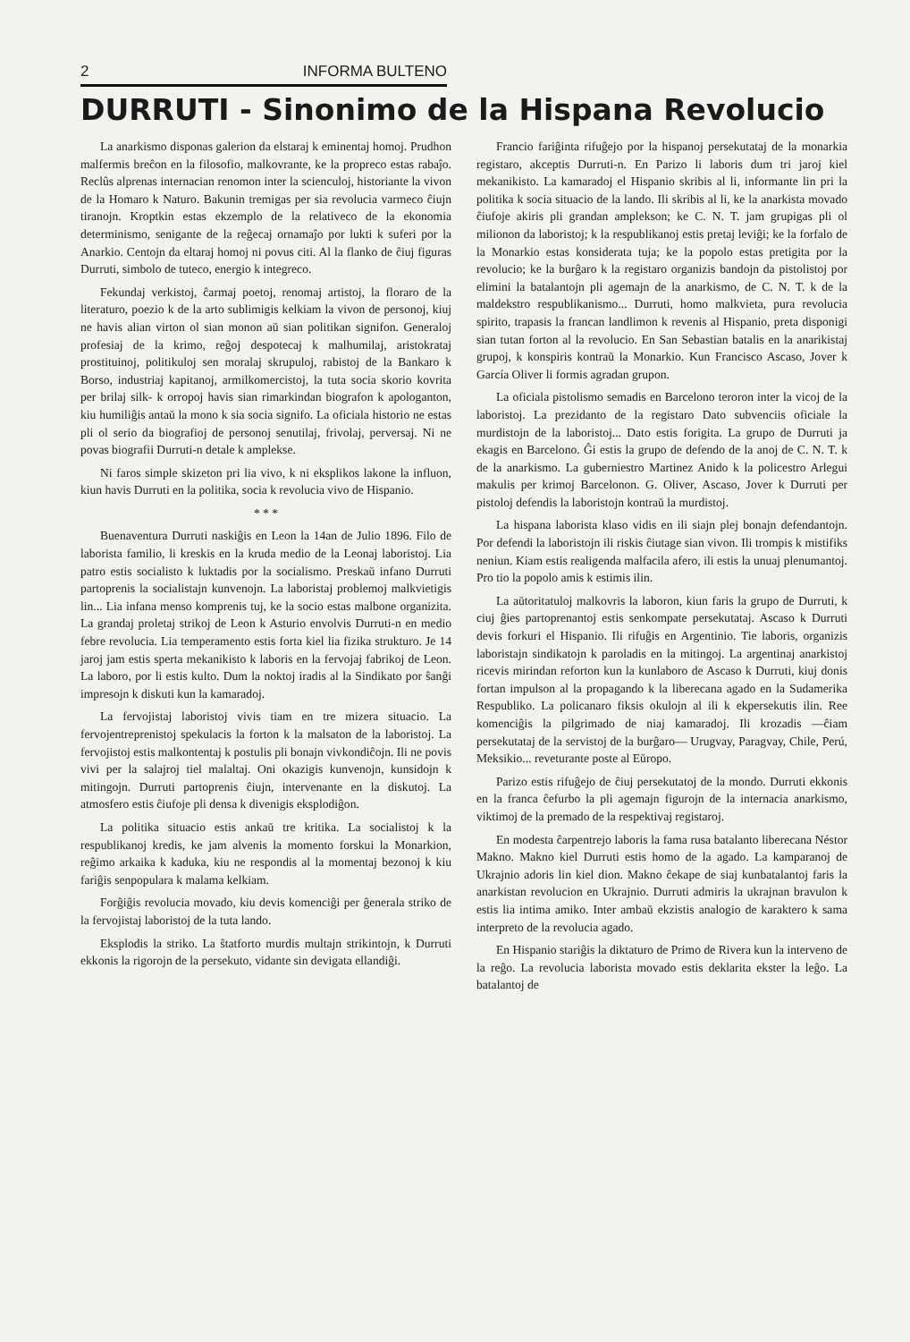2 INFORMA BULTENO
DURRUTI - Sinonimo de la Hispana Revolucio
La anarkismo disponas galerion da elstaraj k eminentaj homoj. Prudhon malfermis breĉon en la filosofio, malkovrante, ke la propreco estas rabaĵo. Reclûs alprenas internacian renomon inter la scienculoj, historiante la vivon de la Homaro k Naturo. Bakunin tremigas per sia revolucia varmeco ĉiujn tiranojn. Kroptkin estas ekzemplo de la relativeco de la ekonomia determinismo, senigante de la reĝecaj ornamaĵo por lukti k suferi por la Anarkio. Centojn da eltaraj homoj ni povus citi. Al la flanko de ĉiuj figuras Durruti, simbolo de tuteco, energio k integreco.
Fekundaj verkistoj, ĉarmaj poetoj, renomaj artistoj, la floraro de la literaturo, poezio k de la arto sublimigis kelkiam la vivon de personoj, kiuj ne havis alian virton ol sian monon aŭ sian politikan signifon. Generaloj profesiaj de la krimo, reĝoj despotecaj k malhumilaj, aristokrataj prostituinoj, politikuloj sen moralaj skrupuloj, rabistoj de la Bankaro k Borso, industriaj kapitanoj, armilkomercistoj, la tuta socia skorio kovrita per brilaj silk- k orropoj havis sian rimarkindan biografon k apologanton, kiu humiliĝis antaŭ la mono k sia socia signifo. La oficiala historio ne estas pli ol serio da biografioj de personoj senutilaj, frivolaj, perversaj. Ni ne povas biografii Durruti-n detale k amplekse.
Ni faros simple skizeton pri lia vivo, k ni eksplikos lakone la influon, kiun havis Durruti en la politika, socia k revolucia vivo de Hispanio.
* * *
Buenaventura Durruti naskiĝis en Leon la 14an de Julio 1896. Filo de laborista familio, li kreskis en la kruda medio de la Leonaj laboristoj. Lia patro estis socialisto k luktadis por la socialismo. Preskaŭ infano Durruti partoprenis la socialistajn kunvenojn. La laboristaj problemoj malkvietigis lin... Lia infana menso komprenis tuj, ke la socio estas malbone organizita. La grandaj proletaj strikoj de Leon k Asturio envolvis Durruti-n en medio febre revolucia. Lia temperamento estis forta kiel lia fizika strukturo. Je 14 jaroj jam estis sperta mekanikisto k laboris en la fervojaj fabrikoj de Leon. La laboro, por li estis kulto. Dum la noktoj iradis al la Sindikato por ŝanĝi impresojn k diskuti kun la kamaradoj.
La fervojistaj laboristoj vivis tiam en tre mizera situacio. La fervojentreprenistoj spekulacis la forton k la malsaton de la laboristoj. La fervojistoj estis malkontentaj k postulis pli bonajn vivkondiĉojn. Ili ne povis vivi per la salajroj tiel malaltaj. Oni okazigis kunvenojn, kunsidojn k mitingojn. Durruti partoprenis ĉiujn, intervenante en la diskutoj. La atmosfero estis ĉiufoje pli densa k divenigis eksplodiĝon.
La politika situacio estis ankaŭ tre kritika. La socialistoj k la respublikanoj kredis, ke jam alvenis la momento forskui la Monarkion, reĝimo arkaika k kaduka, kiu ne respondis al la momentaj bezonoj k kiu fariĝis senpopulara k malama kelkiam.
Forĝiĝis revolucia movado, kiu devis komenciĝi per ĝenerala striko de la fervojistaj laboristoj de la tuta lando.
Eksplodis la striko. La ŝtatforto murdis multajn strikintojn, k Durruti ekkonis la rigorojn de la persekuto, vidante sin devigata ellandiĝi.
Francio fariĝinta rifuĝejo por la hispanoj persekutataj de la monarkia registaro, akceptis Durruti-n. En Parizo li laboris dum tri jaroj kiel mekanikisto. La kamaradoj el Hispanio skribis al li, informante lin pri la politika k socia situacio de la lando. Ili skribis al li, ke la anarkista movado ĉiufoje akiris pli grandan amplekson; ke C. N. T. jam grupigas pli ol milionon da laboristoj; k la respublikanoj estis pretaj leviĝi; ke la forfalo de la Monarkio estas konsiderata tuja; ke la popolo estas pretigita por la revolucio; ke la burĝaro k la registaro organizis bandojn da pistolistoj por elimini la batalantojn pli agemajn de la anarkismo, de C. N. T. k de la maldekstro respublikanismo... Durruti, homo malkvieta, pura revolucia spirito, trapasis la francan landlimon k revenis al Hispanio, preta disponigi sian tutan forton al la revolucio. En San Sebastian batalis en la anarikistaj grupoj, k konspiris kontraŭ la Monarkio. Kun Francisco Ascaso, Jover k García Oliver li formis agradan grupon.
La oficiala pistolismo semadis en Barcelono teroron inter la vicoj de la laboristoj. La prezidanto de la registaro Dato subvenciis oficiale la murdistojn de la laboristoj... Dato estis forigita. La grupo de Durruti ja ekagis en Barcelono. Ĝi estis la grupo de defendo de la anoj de C. N. T. k de la anarkismo. La guberniestro Martinez Anido k la policestro Arlegui makulis per krimoj Barcelonon. G. Oliver, Ascaso, Jover k Durruti per pistoloj defendis la laboristojn kontraŭ la murdistoj.
La hispana laborista klaso vidis en ili siajn plej bonajn defendantojn. Por defendi la laboristojn ili riskis ĉiutage sian vivon. Ili trompis k mistifiks neniun. Kiam estis realigenda malfacila afero, ili estis la unuaj plenumantoj. Pro tio la popolo amis k estimis ilin.
La aŭtoritatuloj malkovris la laboron, kiun faris la grupo de Durruti, k ciuj ĝies partoprenantoj estis senkompate persekutataj. Ascaso k Durruti devis forkuri el Hispanio. Ili rifuĝis en Argentinio. Tie laboris, organizis laboristajn sindikatojn k paroladis en la mitingoj. La argentinaj anarkistoj ricevis mirindan reforton kun la kunlaboro de Ascaso k Durruti, kiuj donis fortan impulson al la propagando k la liberecana agado en la Sudamerika Respubliko. La policanaro fiksis okulojn al ili k ekpersekutis ilin. Ree komenciĝis la pilgrimado de niaj kamaradoj. Ili krozadis —ĉiam persekutataj de la servistoj de la burĝaro— Urugvay, Paragvay, Chile, Perú, Meksikio... reveturante poste al Eŭropo.
Parizo estis rifuĝejo de ĉiuj persekutatoj de la mondo. Durruti ekkonis en la franca ĉefurbo la pli agemajn figurojn de la internacia anarkismo, viktimoj de la premado de la respektivaj registaroj.
En modesta ĉarpentrejo laboris la fama rusa batalanto liberecana Néstor Makno. Makno kiel Durruti estis homo de la agado. La kamparanoj de Ukrajnio adoris lin kiel dion. Makno ĉekape de siaj kunbatalantoj faris la anarkistan revolucion en Ukrajnio. Durruti admiris la ukrajnan bravulon k estis lia intima amiko. Inter ambaŭ ekzistis analogio de karaktero k sama interpreto de la revolucia agado.
En Hispanio stariĝis la diktaturo de Primo de Rivera kun la interveno de la reĝo. La revolucia laborista movado estis deklarita ekster la leĝo. La batalantoj de